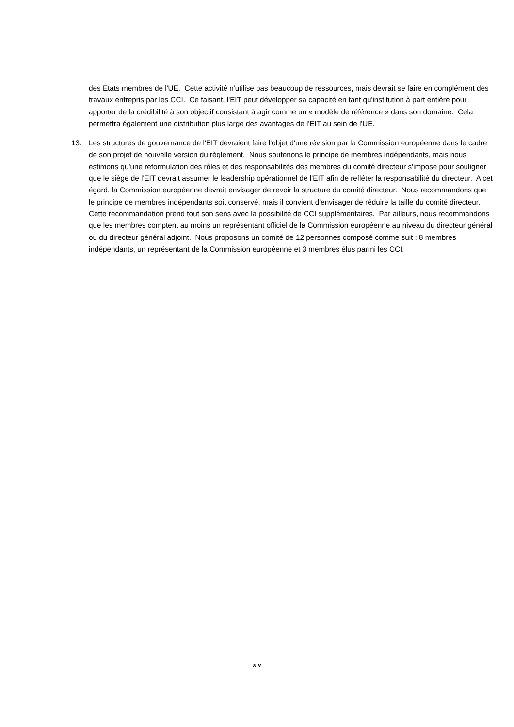des Etats membres de l'UE. Cette activité n'utilise pas beaucoup de ressources, mais devrait se faire en complément des travaux entrepris par les CCI. Ce faisant, l'EIT peut développer sa capacité en tant qu'institution à part entière pour apporter de la crédibilité à son objectif consistant à agir comme un « modèle de référence » dans son domaine. Cela permettra également une distribution plus large des avantages de l'EIT au sein de l'UE.
13. Les structures de gouvernance de l'EIT devraient faire l'objet d'une révision par la Commission européenne dans le cadre de son projet de nouvelle version du règlement. Nous soutenons le principe de membres indépendants, mais nous estimons qu'une reformulation des rôles et des responsabilités des membres du comité directeur s'impose pour souligner que le siège de l'EIT devrait assumer le leadership opérationnel de l'EIT afin de refléter la responsabilité du directeur. A cet égard, la Commission européenne devrait envisager de revoir la structure du comité directeur. Nous recommandons que le principe de membres indépendants soit conservé, mais il convient d'envisager de réduire la taille du comité directeur. Cette recommandation prend tout son sens avec la possibilité de CCI supplémentaires. Par ailleurs, nous recommandons que les membres comptent au moins un représentant officiel de la Commission européenne au niveau du directeur général ou du directeur général adjoint. Nous proposons un comité de 12 personnes composé comme suit : 8 membres indépendants, un représentant de la Commission européenne et 3 membres élus parmi les CCI.
xiv